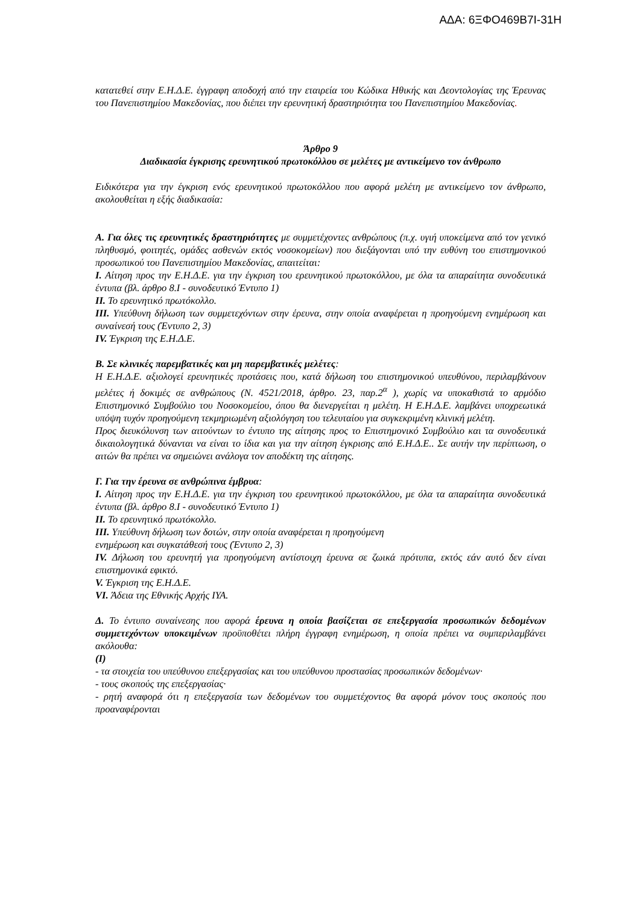ΑΔΑ: 6ΞΦΟ469Β7Ι-31Η
κατατεθεί στην Ε.Η.Δ.Ε. έγγραφη αποδοχή από την εταιρεία του Κώδικα Ηθικής και Δεοντολογίας της Έρευνας του Πανεπιστημίου Μακεδονίας, που διέπει την ερευνητική δραστηριότητα του Πανεπιστημίου Μακεδονίας.
Άρθρο 9
Διαδικασία έγκρισης ερευνητικού πρωτοκόλλου σε μελέτες με αντικείμενο τον άνθρωπο
Ειδικότερα για την έγκριση ενός ερευνητικού πρωτοκόλλου που αφορά μελέτη με αντικείμενο τον άνθρωπο, ακολουθείται η εξής διαδικασία:
Α. Για όλες τις ερευνητικές δραστηριότητες με συμμετέχοντες ανθρώπους (π.χ. υγιή υποκείμενα από τον γενικό πληθυσμό, φοιτητές, ομάδες ασθενών εκτός νοσοκομείων) που διεξάγονται υπό την ευθύνη του επιστημονικού προσωπικού του Πανεπιστημίου Μακεδονίας, απαιτείται:
Ι. Αίτηση προς την Ε.Η.Δ.Ε. για την έγκριση του ερευνητικού πρωτοκόλλου, με όλα τα απαραίτητα συνοδευτικά έντυπα (βλ. άρθρο 8.Ι - συνοδευτικό Έντυπο 1)
ΙΙ. Το ερευνητικό πρωτόκολλο.
ΙΙΙ. Υπεύθυνη δήλωση των συμμετεχόντων στην έρευνα, στην οποία αναφέρεται η προηγούμενη ενημέρωση και συναίνεσή τους (Έντυπο 2, 3)
ΙV. Έγκριση της Ε.Η.Δ.Ε.
Β. Σε κλινικές παρεμβατικές και μη παρεμβατικές μελέτες:
Η Ε.Η.Δ.Ε. αξιολογεί ερευνητικές προτάσεις που, κατά δήλωση του επιστημονικού υπευθύνου, περιλαμβάνουν μελέτες ή δοκιμές σε ανθρώπους (Ν. 4521/2018, άρθρο. 23, παρ.2<sup>α</sup> ), χωρίς να υποκαθιστά το αρμόδιο Επιστημονικό Συμβούλιο του Νοσοκομείου, όπου θα διενεργείται η μελέτη. Η Ε.Η.Δ.Ε. λαμβάνει υποχρεωτικά υπόψη τυχόν προηγούμενη τεκμηριωμένη αξιολόγηση του τελευταίου για συγκεκριμένη κλινική μελέτη.
Προς διευκόλυνση των αιτούντων το έντυπο της αίτησης προς το Επιστημονικό Συμβούλιο και τα συνοδευτικά δικαιολογητικά δύνανται να είναι το ίδια και για την αίτηση έγκρισης από Ε.Η.Δ.Ε.. Σε αυτήν την περίπτωση, ο αιτών θα πρέπει να σημειώνει ανάλογα τον αποδέκτη της αίτησης.
Γ. Για την έρευνα σε ανθρώπινα έμβρυα:
Ι. Αίτηση προς την Ε.Η.Δ.Ε. για την έγκριση του ερευνητικού πρωτοκόλλου, με όλα τα απαραίτητα συνοδευτικά έντυπα (βλ. άρθρο 8.Ι - συνοδευτικό Έντυπο 1)
ΙΙ. Το ερευνητικό πρωτόκολλο.
ΙΙΙ. Υπεύθυνη δήλωση των δοτών, στην οποία αναφέρεται η προηγούμενη
ενημέρωση και συγκατάθεσή τους (Έντυπο 2, 3)
ΙV. Δήλωση του ερευνητή για προηγούμενη αντίστοιχη έρευνα σε ζωικά πρότυπα, εκτός εάν αυτό δεν είναι επιστημονικά εφικτό.
V. Έγκριση της Ε.Η.Δ.Ε.
VI. Άδεια της Εθνικής Αρχής ΙΥΑ.
Δ. Το έντυπο συναίνεσης που αφορά έρευνα η οποία βασίζεται σε επεξεργασία προσωπικών δεδομένων συμμετεχόντων υποκειμένων προϋποθέτει πλήρη έγγραφη ενημέρωση, η οποία πρέπει να συμπεριλαμβάνει ακόλουθα:
(Ι)
- τα στοιχεία του υπεύθυνου επεξεργασίας και του υπεύθυνου προστασίας προσωπικών δεδομένων·
- τους σκοπούς της επεξεργασίας·
- ρητή αναφορά ότι η επεξεργασία των δεδομένων του συμμετέχοντος θα αφορά μόνον τους σκοπούς που προαναφέρονται